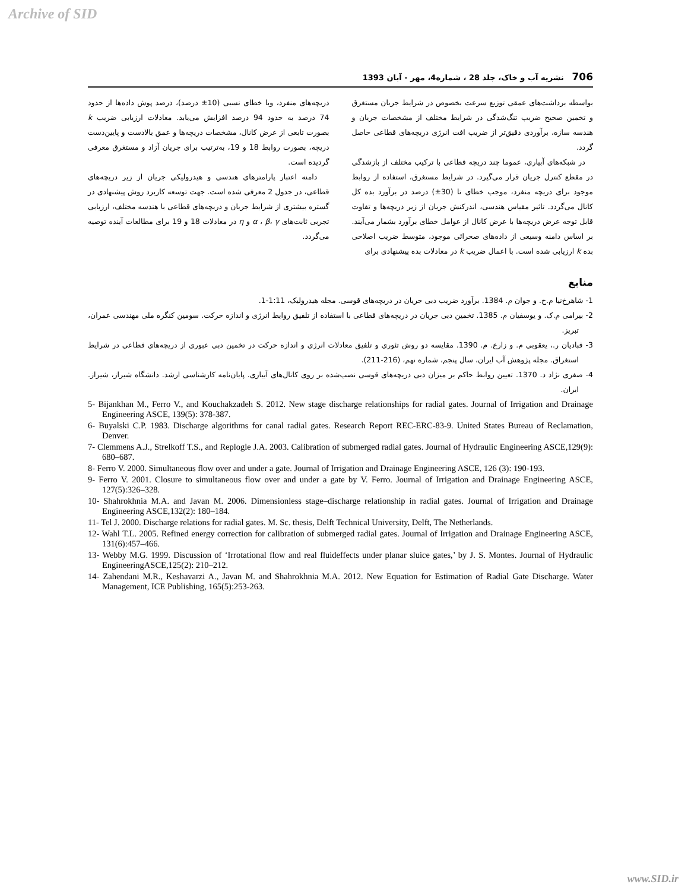Archive of SID
706 نشریه آب و خاک، جلد 28 ، شماره4، مهر - آبان 1393
بواسطه برداشت‌های عمقی توزیع سرعت بخصوص در شرایط جریان مستغرق و تخمین صحیح ضریب تنگ‌شدگی در شرایط مختلف از مشخصات جریان و هندسه سازه، برآوردی دقیق‌تر از ضریب افت انرژی دریچه‌های قطاعی حاصل گردد.
در شبکه‌های آبیاری، عموما چند دریچه قطاعی با ترکیب مختلف از بازشدگی در مقطع کنترل جریان قرار می‌گیرد. در شرایط مستغرق، استفاده از روابط موجود برای دریچه منفرد، موجب خطای تا (30±) درصد در برآورد بده کل کانال می‌گردد. تاثیر مقیاس هندسی، اندرکنش جریان از زیر دریچه‌ها و تفاوت قابل توجه عرض دریچه‌ها با عرض کانال از عوامل خطای برآورد بشمار می‌آیند. بر اساس دامنه وسیعی از داده‌های صحرائی موجود، متوسط ضریب اصلاحی بده k ارزیابی شده است. با اعمال ضریب k در معادلات بده پیشنهادی برای
دریچه‌های منفرد، وبا خطای نسبی (10± درصد)، درصد پوش داده‌ها از حدود 74 درصد به حدود 94 درصد افزایش می‌یابد. معادلات ارزیابی ضریب k بصورت تابعی از عرض کانال، مشخصات دریچه‌ها و عمق بالادست و پایین‌دست دریچه، بصورت روابط 18 و 19، به‌ترتیب برای جریان آزاد و مستغرق معرفی گردیده است.
دامنه اعتبار پارامترهای هندسی و هیدرولیکی جریان از زیر دریچه‌های قطاعی، در جدول 2 معرفی شده است. جهت توسعه کاربرد روش پیشنهادی در گستره بیشتری از شرایط جریان و دریچه‌های قطاعی با هندسه مختلف، ارزیابی تجربی ثابت‌های α ، β، γ و η در معادلات 18 و 19 برای مطالعات آینده توصیه می‌گردد.
منابع
1- شاهرخ‌نیا م.ح. و جوان م. 1384. برآورد ضریب دبی جریان در دریچه‌های قوسی. مجله هیدرولیک، 1:11-1.
2- بیرامی م.ک. و یوسفیان م. 1385. تخمین دبی جریان در دریچه‌های قطاعی با استفاده از تلفیق روابط انرژی و اندازه حرکت. سومین کنگره ملی مهندسی عمران، تبریز.
3- قبادیان ر.، یعقوبی م. و زارع. م. 1390. مقایسه دو روش تئوری و تلفیق معادلات انرژی و اندازه حرکت در تخمین دبی عبوری از دریچه‌های قطاعی در شرایط استغراق. مجله پژوهش آب ایران، سال پنجم، شماره نهم، (216-211).
4- صفری نژاد د. 1370. تعیین روابط حاکم بر میزان دبی دریچه‌های قوسی نصب‌شده بر روی کانال‌های آبیاری. پایان‌نامه کارشناسی ارشد. دانشگاه شیراز، شیراز. ایران.
5- Bijankhan M., Ferro V., and Kouchakzadeh S. 2012. New stage discharge relationships for radial gates. Journal of Irrigation and Drainage Engineering ASCE, 139(5): 378-387.
6- Buyalski C.P. 1983. Discharge algorithms for canal radial gates. Research Report REC-ERC-83-9. United States Bureau of Reclamation, Denver.
7- Clemmens A.J., Strelkoff T.S., and Replogle J.A. 2003. Calibration of submerged radial gates. Journal of Hydraulic Engineering ASCE,129(9): 680–687.
8- Ferro V. 2000. Simultaneous flow over and under a gate. Journal of Irrigation and Drainage Engineering ASCE, 126 (3): 190-193.
9- Ferro V. 2001. Closure to simultaneous flow over and under a gate by V. Ferro. Journal of Irrigation and Drainage Engineering ASCE, 127(5):326–328.
10- Shahrokhnia M.A. and Javan M. 2006. Dimensionless stage–discharge relationship in radial gates. Journal of Irrigation and Drainage Engineering ASCE,132(2): 180–184.
11- Tel J. 2000. Discharge relations for radial gates. M. Sc. thesis, Delft Technical University, Delft, The Netherlands.
12- Wahl T.L. 2005. Refined energy correction for calibration of submerged radial gates. Journal of Irrigation and Drainage Engineering ASCE, 131(6):457–466.
13- Webby M.G. 1999. Discussion of ‘Irrotational flow and real fluideffects under planar sluice gates,’ by J. S. Montes. Journal of Hydraulic EngineeringASCE,125(2): 210–212.
14- Zahendani M.R., Keshavarzi A., Javan M. and Shahrokhnia M.A. 2012. New Equation for Estimation of Radial Gate Discharge. Water Management, ICE Publishing, 165(5):253-263.
www.SID.ir